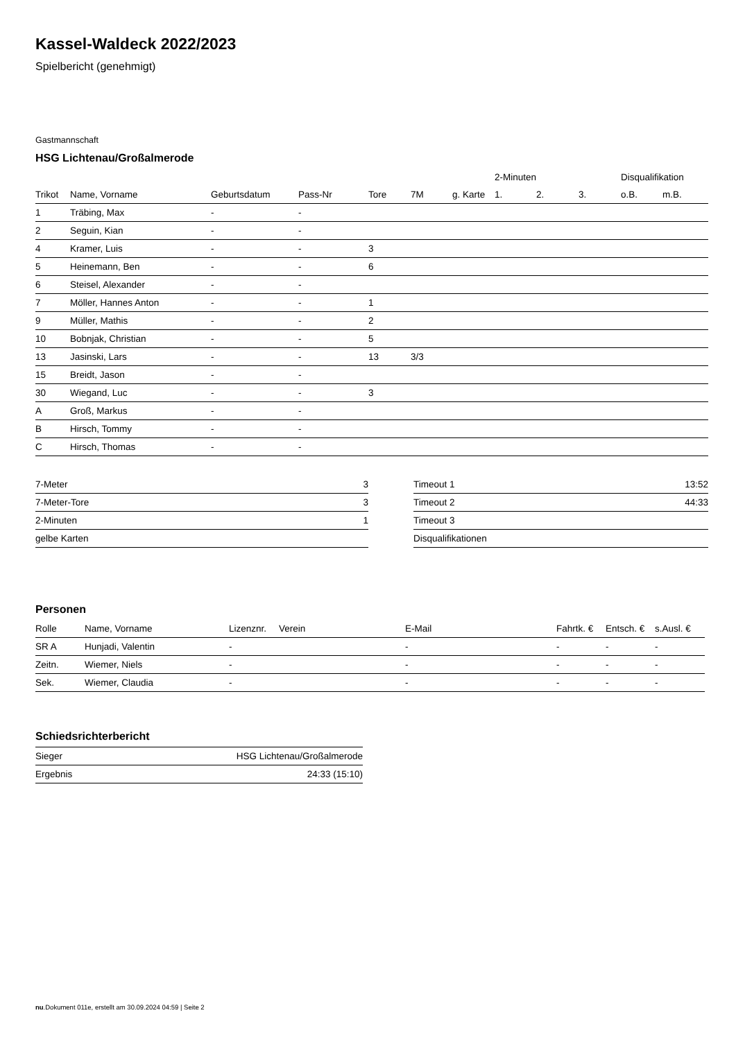Kassel-Waldeck 2022/2023
Spielbericht (genehmigt)
Gastmannschaft
HSG Lichtenau/Großalmerode
| | | | | | | | 2-Minuten | | | Disqualifikation | |
| --- | --- | --- | --- | --- | --- | --- | --- | --- | --- | --- | --- |
| Trikot | Name, Vorname | Geburtsdatum | Pass-Nr | Tore | 7M | g. Karte | 1. | 2. | 3. | o.B. | m.B. |
| 1 | Träbing, Max | - | - | | | | | | | | |
| 2 | Seguin, Kian | - | - | | | | | | | | |
| 4 | Kramer, Luis | - | - | 3 | | | | | | | |
| 5 | Heinemann, Ben | - | - | 6 | | | | | | | |
| 6 | Steisel, Alexander | - | - | | | | | | | | |
| 7 | Möller, Hannes Anton | - | - | 1 | | | | | | | |
| 9 | Müller, Mathis | - | - | 2 | | | | | | | |
| 10 | Bobnjak, Christian | - | - | 5 | | | | | | | |
| 13 | Jasinski, Lars | - | - | 13 | 3/3 | | | | | | |
| 15 | Breidt, Jason | - | - | | | | | | | | |
| 30 | Wiegand, Luc | - | - | 3 | | | | | | | |
| A | Groß, Markus | - | - | | | | | | | | |
| B | Hirsch, Tommy | - | - | | | | | | | | |
| C | Hirsch, Thomas | - | - | | | | | | | | |
| 7-Meter | 3 |
| 7-Meter-Tore | 3 |
| 2-Minuten | 1 |
| gelbe Karten | |
| Timeout 1 | 13:52 |
| Timeout 2 | 44:33 |
| Timeout 3 | |
| Disqualifikationen | |
Personen
| Rolle | Name, Vorname | Lizenznr. | Verein | E-Mail | Fahrtk. € | Entsch. € | s.Ausl. € |
| --- | --- | --- | --- | --- | --- | --- | --- |
| SR A | Hunjadi, Valentin | - | | - | - | - | - |
| Zeitn. | Wiemer, Niels | - | | - | - | - | - |
| Sek. | Wiemer, Claudia | - | | - | - | - | - |
Schiedsrichterbericht
| Sieger | HSG Lichtenau/Großalmerode |
| Ergebnis | 24:33 (15:10) |
nu.Dokument 011e, erstellt am 30.09.2024 04:59 | Seite 2